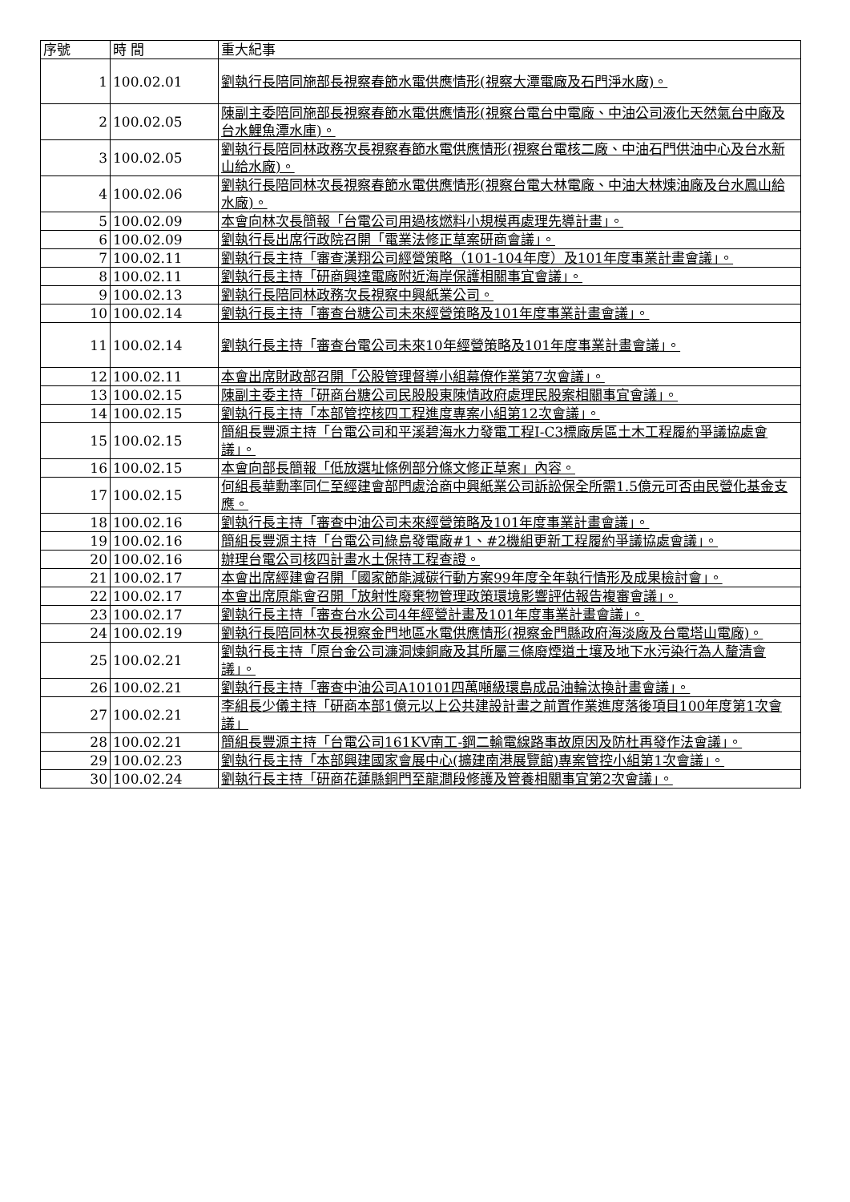| 序號 | 時 間 | 重大紀事 |
| --- | --- | --- |
| 1 | 100.02.01 | 劉執行長陪同施部長視察春節水電供應情形(視察大潭電廠及石門淨水廠)。 |
| 2 | 100.02.05 | 陳副主委陪同施部長視察春節水電供應情形(視察台電台中電廠、中油公司液化天然氣台中廠及台水鯉魚潭水庫)。 |
| 3 | 100.02.05 | 劉執行長陪同林政務次長視察春節水電供應情形(視察台電核二廠、中油石門供油中心及台水新山給水廠)。 |
| 4 | 100.02.06 | 劉執行長陪同林次長視察春節水電供應情形(視察台電大林電廠、中油大林煉油廠及台水鳳山給水廠)。 |
| 5 | 100.02.09 | 本會向林次長簡報「台電公司用過核燃料小規模再處理先導計畫」。 |
| 6 | 100.02.09 | 劉執行長出席行政院召開「電業法修正草案研商會議」。 |
| 7 | 100.02.11 | 劉執行長主持「審查漢翔公司經營策略（101-104年度）及101年度事業計畫會議」。 |
| 8 | 100.02.11 | 劉執行長主持「研商興達電廠附近海岸保護相關事宜會議」。 |
| 9 | 100.02.13 | 劉執行長陪同林政務次長視察中興紙業公司。 |
| 10 | 100.02.14 | 劉執行長主持「審查台糖公司未來經營策略及101年度事業計畫會議」。 |
| 11 | 100.02.14 | 劉執行長主持「審查台電公司未來10年經營策略及101年度事業計畫會議」。 |
| 12 | 100.02.11 | 本會出席財政部召開「公股管理督導小組幕僚作業第7次會議」。 |
| 13 | 100.02.15 | 陳副主委主持「研商台糖公司民股股東陳情政府處理民股案相關事宜會議」。 |
| 14 | 100.02.15 | 劉執行長主持「本部管控核四工程進度專案小組第12次會議」。 |
| 15 | 100.02.15 | 簡組長豐源主持「台電公司和平溪碧海水力發電工程I-C3標廠房區土木工程履約爭議協處會議」。 |
| 16 | 100.02.15 | 本會向部長簡報「低放選址條例部分條文修正草案」內容。 |
| 17 | 100.02.15 | 何組長華勳率同仁至經建會部門處洽商中興紙業公司訴訟保全所需1.5億元可否由民營化基金支應。 |
| 18 | 100.02.16 | 劉執行長主持「審查中油公司未來經營策略及101年度事業計畫會議」。 |
| 19 | 100.02.16 | 簡組長豐源主持「台電公司綠島發電廠#1、#2機組更新工程履約爭議協處會議」。 |
| 20 | 100.02.16 | 辦理台電公司核四計畫水土保持工程查證。 |
| 21 | 100.02.17 | 本會出席經建會召開「國家節能減碳行動方案99年度全年執行情形及成果檢討會」。 |
| 22 | 100.02.17 | 本會出席原能會召開「放射性廢棄物管理政策環境影響評估報告複審會議」。 |
| 23 | 100.02.17 | 劉執行長主持「審查台水公司4年經營計畫及101年度事業計畫會議」。 |
| 24 | 100.02.19 | 劉執行長陪同林次長視察金門地區水電供應情形(視察金門縣政府海淡廠及台電塔山電廠)。 |
| 25 | 100.02.21 | 劉執行長主持「原台金公司濂洞煉銅廠及其所屬三條廢煙道土壤及地下水污染行為人釐清會議」。 |
| 26 | 100.02.21 | 劉執行長主持「審查中油公司A10101四萬噸級環島成品油輪汰換計畫會議」。 |
| 27 | 100.02.21 | 李組長少儀主持「研商本部1億元以上公共建設計畫之前置作業進度落後項目100年度第1次會議」 |
| 28 | 100.02.21 | 簡組長豐源主持「台電公司161KV南工-鋼二輸電線路事故原因及防杜再發作法會議」。 |
| 29 | 100.02.23 | 劉執行長主持「本部興建國家會展中心(擴建南港展覽館)專案管控小組第1次會議」。 |
| 30 | 100.02.24 | 劉執行長主持「研商花蓮縣銅門至龍澗段修護及管養相關事宜第2次會議」。 |